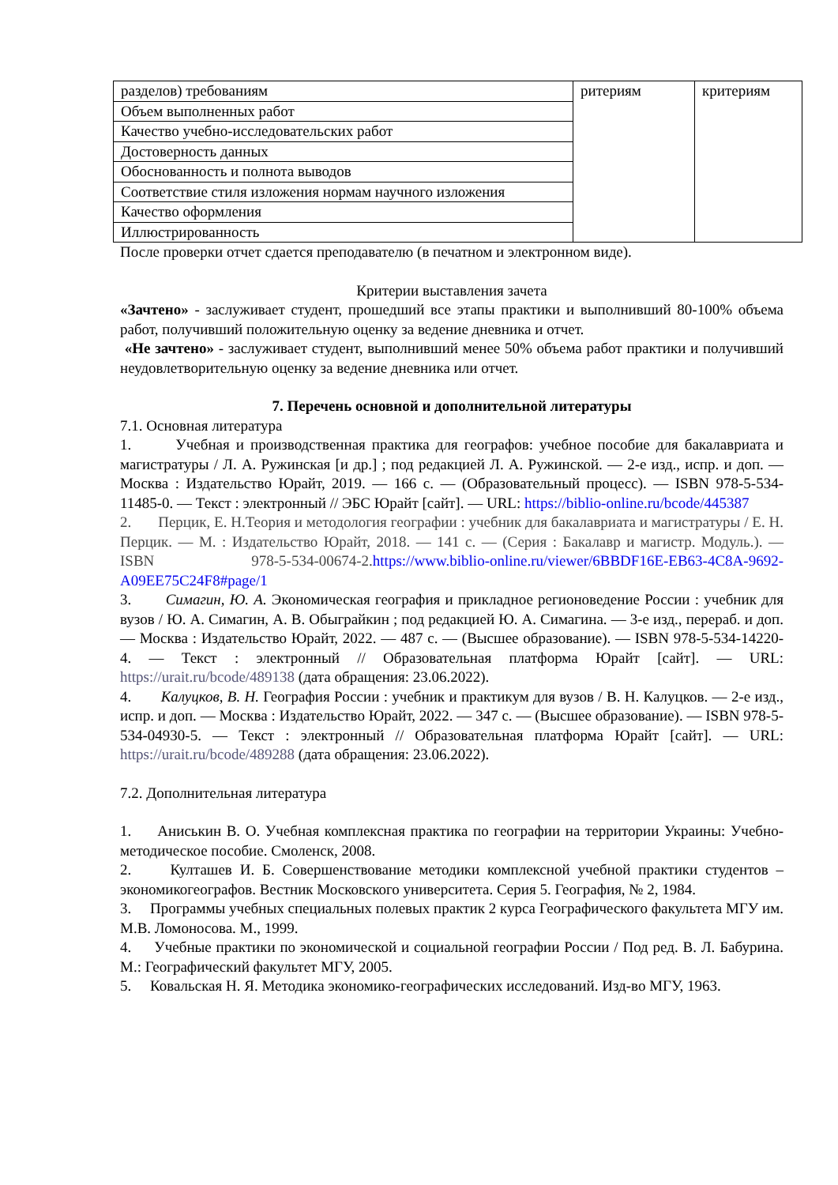| разделов) требованиям | ритериям | критериям |
| Объем выполненных работ | | |
| Качество учебно-исследовательских работ | | |
| Достоверность данных | | |
| Обоснованность и полнота выводов | | |
| Соответствие стиля изложения нормам научного изложения | | |
| Качество оформления | | |
| Иллюстрированность | | |
После проверки отчет сдается преподавателю (в печатном и электронном виде).
Критерии выставления зачета
«Зачтено» - заслуживает студент, прошедший все этапы практики и выполнивший 80-100% объема работ, получивший положительную оценку за ведение дневника и отчет.
«Не зачтено» - заслуживает студент, выполнивший менее 50% объема работ практики и получивший неудовлетворительную оценку за ведение дневника или отчет.
7. Перечень основной и дополнительной литературы
7.1. Основная литература
1. Учебная и производственная практика для географов: учебное пособие для бакалавриата и магистратуры / Л. А. Ружинская [и др.] ; под редакцией Л. А. Ружинской. — 2-е изд., испр. и доп. — Москва : Издательство Юрайт, 2019. — 166 с. — (Образовательный процесс). — ISBN 978-5-534-11485-0. — Текст : электронный // ЭБС Юрайт [сайт]. — URL: https://biblio-online.ru/bcode/445387
2. Перцик, Е. Н.Теория и методология географии : учебник для бакалавриата и магистратуры / Е. Н. Перцик. — М. : Издательство Юрайт, 2018. — 141 с. — (Серия : Бакалавр и магистр. Модуль.). — ISBN 978-5-534-00674-2.https://www.biblio-online.ru/viewer/6BBDF16E-EB63-4C8A-9692-A09EE75C24F8#page/1
3. Симагин, Ю. А. Экономическая география и прикладное регионоведение России : учебник для вузов / Ю. А. Симагин, А. В. Обыграйкин ; под редакцией Ю. А. Симагина. — 3-е изд., перераб. и доп. — Москва : Издательство Юрайт, 2022. — 487 с. — (Высшее образование). — ISBN 978-5-534-14220-4. — Текст : электронный // Образовательная платформа Юрайт [сайт]. — URL: https://urait.ru/bcode/489138 (дата обращения: 23.06.2022).
4. Калуцков, В. Н. География России : учебник и практикум для вузов / В. Н. Калуцков. — 2-е изд., испр. и доп. — Москва : Издательство Юрайт, 2022. — 347 с. — (Высшее образование). — ISBN 978-5-534-04930-5. — Текст : электронный // Образовательная платформа Юрайт [сайт]. — URL: https://urait.ru/bcode/489288 (дата обращения: 23.06.2022).
7.2. Дополнительная литература
1. Аниськин В. О. Учебная комплексная практика по географии на территории Украины: Учебно-методическое пособие. Смоленск, 2008.
2. Култашев И. Б. Совершенствование методики комплексной учебной практики студентов – экономикогеографов. Вестник Московского университета. Серия 5. География, № 2, 1984.
3. Программы учебных специальных полевых практик 2 курса Географического факультета МГУ им. М.В. Ломоносова. М., 1999.
4. Учебные практики по экономической и социальной географии России / Под ред. В. Л. Бабурина. М.: Географический факультет МГУ, 2005.
5. Ковальская Н. Я. Методика экономико-географических исследований. Изд-во МГУ, 1963.